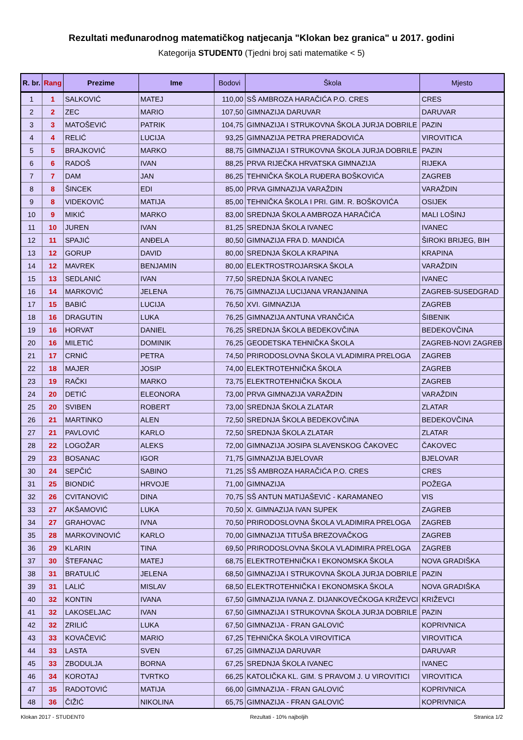Rezultati međunarodnog matematičkog natjecanja "Klokan bez granica" u 2017. godini
Kategorija STUDENT0 (Tjedni broj sati matematike < 5)
| R. br. | Rang | Prezime | Ime | Bodovi | Škola | Mjesto |
| --- | --- | --- | --- | --- | --- | --- |
| 1 | 1 | SALKOVIĆ | MATEJ | 110,00 | SŠ AMBROZA HARAČIĆA P.O. CRES | CRES |
| 2 | 2 | ZEC | MARIO | 107,50 | GIMNAZIJA DARUVAR | DARUVAR |
| 3 | 3 | MATOŠEVIĆ | PATRIK | 104,75 | GIMNAZIJA I STRUKOVNA ŠKOLA JURJA DOBRILE | PAZIN |
| 4 | 4 | RELIĆ | LUCIJA | 93,25 | GIMNAZIJA PETRA PRERADOVIĆA | VIROVITICA |
| 5 | 5 | BRAJKOVIĆ | MARKO | 88,75 | GIMNAZIJA I STRUKOVNA ŠKOLA JURJA DOBRILE | PAZIN |
| 6 | 6 | RADOŠ | IVAN | 88,25 | PRVA RIJEČKA HRVATSKA GIMNAZIJA | RIJEKA |
| 7 | 7 | DAM | JAN | 86,25 | TEHNIČKA ŠKOLA RUĐERA BOŠKOVIĆA | ZAGREB |
| 8 | 8 | ŠINCEK | EDI | 85,00 | PRVA GIMNAZIJA VARAŽDIN | VARAŽDIN |
| 9 | 8 | VIDEKOVIĆ | MATIJA | 85,00 | TEHNIČKA ŠKOLA I PRI. GIM. R. BOŠKOVIĆA | OSIJEK |
| 10 | 9 | MIKIĆ | MARKO | 83,00 | SREDNJA ŠKOLA AMBROZA HARAČIĆA | MALI LOŠINJ |
| 11 | 10 | JUREN | IVAN | 81,25 | SREDNJA ŠKOLA IVANEC | IVANEC |
| 12 | 11 | SPAJIĆ | ANĐELA | 80,50 | GIMNAZIJA FRA D. MANDIĆA | ŠIROKI BRIJEG, BIH |
| 13 | 12 | GORUP | DAVID | 80,00 | SREDNJA ŠKOLA KRAPINA | KRAPINA |
| 14 | 12 | MAVREK | BENJAMIN | 80,00 | ELEKTROSTROJARSKA ŠKOLA | VARAŽDIN |
| 15 | 13 | SEDLANIĆ | IVAN | 77,50 | SREDNJA ŠKOLA IVANEC | IVANEC |
| 16 | 14 | MARKOVIĆ | JELENA | 76,75 | GIMNAZIJA LUCIJANA VRANJANINA | ZAGREB-SUSEDGRAD |
| 17 | 15 | BABIĆ | LUCIJA | 76,50 | XVI. GIMNAZIJA | ZAGREB |
| 18 | 16 | DRAGUTIN | LUKA | 76,25 | GIMNAZIJA ANTUNA VRANČIĆA | ŠIBENIK |
| 19 | 16 | HORVAT | DANIEL | 76,25 | SREDNJA ŠKOLA BEDEKOVČINA | BEDEKOVČINA |
| 20 | 16 | MILETIĆ | DOMINIK | 76,25 | GEODETSKA TEHNIČKA ŠKOLA | ZAGREB-NOVI ZAGREB |
| 21 | 17 | CRNIĆ | PETRA | 74,50 | PRIRODOSLOVNA ŠKOLA VLADIMIRA PRELOGA | ZAGREB |
| 22 | 18 | MAJER | JOSIP | 74,00 | ELEKTROTEHNIČKA ŠKOLA | ZAGREB |
| 23 | 19 | RAČKI | MARKO | 73,75 | ELEKTROTEHNIČKA ŠKOLA | ZAGREB |
| 24 | 20 | DETIĆ | ELEONORA | 73,00 | PRVA GIMNAZIJA VARAŽDIN | VARAŽDIN |
| 25 | 20 | SVIBEN | ROBERT | 73,00 | SREDNJA ŠKOLA ZLATAR | ZLATAR |
| 26 | 21 | MARTINKO | ALEN | 72,50 | SREDNJA ŠKOLA BEDEKOVČINA | BEDEKOVČINA |
| 27 | 21 | PAVLOVIĆ | KARLO | 72,50 | SREDNJA ŠKOLA ZLATAR | ZLATAR |
| 28 | 22 | LOGOŽAR | ALEKS | 72,00 | GIMNAZIJA JOSIPA SLAVENSKOG ČAKOVEC | ČAKOVEC |
| 29 | 23 | BOSANAC | IGOR | 71,75 | GIMNAZIJA BJELOVAR | BJELOVAR |
| 30 | 24 | SEPČIĆ | SABINO | 71,25 | SŠ AMBROZA HARAČIĆA P.O. CRES | CRES |
| 31 | 25 | BIONDIĆ | HRVOJE | 71,00 | GIMNAZIJA | POŽEGA |
| 32 | 26 | CVITANOVIĆ | DINA | 70,75 | SŠ ANTUN MATIJAŠEVIĆ - KARAMANEO | VIS |
| 33 | 27 | AKŠAMOVIĆ | LUKA | 70,50 | X. GIMNAZIJA IVAN SUPEK | ZAGREB |
| 34 | 27 | GRAHOVAC | IVNA | 70,50 | PRIRODOSLOVNA ŠKOLA VLADIMIRA PRELOGA | ZAGREB |
| 35 | 28 | MARKOVINOVIĆ | KARLO | 70,00 | GIMNAZIJA TITUŠA BREZOVAČKOG | ZAGREB |
| 36 | 29 | KLARIN | TINA | 69,50 | PRIRODOSLOVNA ŠKOLA VLADIMIRA PRELOGA | ZAGREB |
| 37 | 30 | ŠTEFANAC | MATEJ | 68,75 | ELEKTROTEHNIČKA I EKONOMSKA ŠKOLA | NOVA GRADIŠKA |
| 38 | 31 | BRATULIĆ | JELENA | 68,50 | GIMNAZIJA I STRUKOVNA ŠKOLA JURJA DOBRILE | PAZIN |
| 39 | 31 | LALIĆ | MISLAV | 68,50 | ELEKTROTEHNIČKA I EKONOMSKA ŠKOLA | NOVA GRADIŠKA |
| 40 | 32 | KONTIN | IVANA | 67,50 | GIMNAZIJA IVANA Z. DIJANKOVEČKOGA KRIŽEVCI | KRIŽEVCI |
| 41 | 32 | LAKOSELJAC | IVAN | 67,50 | GIMNAZIJA I STRUKOVNA ŠKOLA JURJA DOBRILE | PAZIN |
| 42 | 32 | ZRILIĆ | LUKA | 67,50 | GIMNAZIJA - FRAN GALOVIĆ | KOPRIVNICA |
| 43 | 33 | KOVAČEVIĆ | MARIO | 67,25 | TEHNIČKA ŠKOLA VIROVITICA | VIROVITICA |
| 44 | 33 | LASTA | SVEN | 67,25 | GIMNAZIJA DARUVAR | DARUVAR |
| 45 | 33 | ZBODULJA | BORNA | 67,25 | SREDNJA ŠKOLA IVANEC | IVANEC |
| 46 | 34 | KOROTAJ | TVRTKO | 66,25 | KATOLIČKA KL. GIM. S PRAVOM J. U VIROVITICI | VIROVITICA |
| 47 | 35 | RADOTOVIĆ | MATIJA | 66,00 | GIMNAZIJA - FRAN GALOVIĆ | KOPRIVNICA |
| 48 | 36 | ČIŽIĆ | NIKOLINA | 65,75 | GIMNAZIJA - FRAN GALOVIĆ | KOPRIVNICA |
Klokan 2017 - STUDENT0 Rezultati - 10% najboljih Stranica 1/2